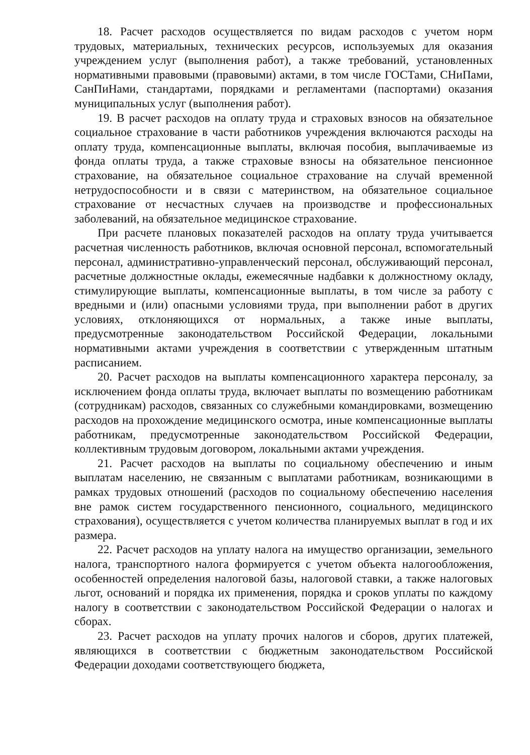18. Расчет расходов осуществляется по видам расходов с учетом норм трудовых, материальных, технических ресурсов, используемых для оказания учреждением услуг (выполнения работ), а также требований, установленных нормативными правовыми (правовыми) актами, в том числе ГОСТами, СНиПами, СанПиНами, стандартами, порядками и регламентами (паспортами) оказания муниципальных услуг (выполнения работ).
19. В расчет расходов на оплату труда и страховых взносов на обязательное социальное страхование в части работников учреждения включаются расходы на оплату труда, компенсационные выплаты, включая пособия, выплачиваемые из фонда оплаты труда, а также страховые взносы на обязательное пенсионное страхование, на обязательное социальное страхование на случай временной нетрудоспособности и в связи с материнством, на обязательное социальное страхование от несчастных случаев на производстве и профессиональных заболеваний, на обязательное медицинское страхование.
При расчете плановых показателей расходов на оплату труда учитывается расчетная численность работников, включая основной персонал, вспомогательный персонал, административно-управленческий персонал, обслуживающий персонал, расчетные должностные оклады, ежемесячные надбавки к должностному окладу, стимулирующие выплаты, компенсационные выплаты, в том числе за работу с вредными и (или) опасными условиями труда, при выполнении работ в других условиях, отклоняющихся от нормальных, а также иные выплаты, предусмотренные законодательством Российской Федерации, локальными нормативными актами учреждения в соответствии с утвержденным штатным расписанием.
20. Расчет расходов на выплаты компенсационного характера персоналу, за исключением фонда оплаты труда, включает выплаты по возмещению работникам (сотрудникам) расходов, связанных со служебными командировками, возмещению расходов на прохождение медицинского осмотра, иные компенсационные выплаты работникам, предусмотренные законодательством Российской Федерации, коллективным трудовым договором, локальными актами учреждения.
21. Расчет расходов на выплаты по социальному обеспечению и иным выплатам населению, не связанным с выплатами работникам, возникающими в рамках трудовых отношений (расходов по социальному обеспечению населения вне рамок систем государственного пенсионного, социального, медицинского страхования), осуществляется с учетом количества планируемых выплат в год и их размера.
22. Расчет расходов на уплату налога на имущество организации, земельного налога, транспортного налога формируется с учетом объекта налогообложения, особенностей определения налоговой базы, налоговой ставки, а также налоговых льгот, оснований и порядка их применения, порядка и сроков уплаты по каждому налогу в соответствии с законодательством Российской Федерации о налогах и сборах.
23. Расчет расходов на уплату прочих налогов и сборов, других платежей, являющихся в соответствии с бюджетным законодательством Российской Федерации доходами соответствующего бюджета,